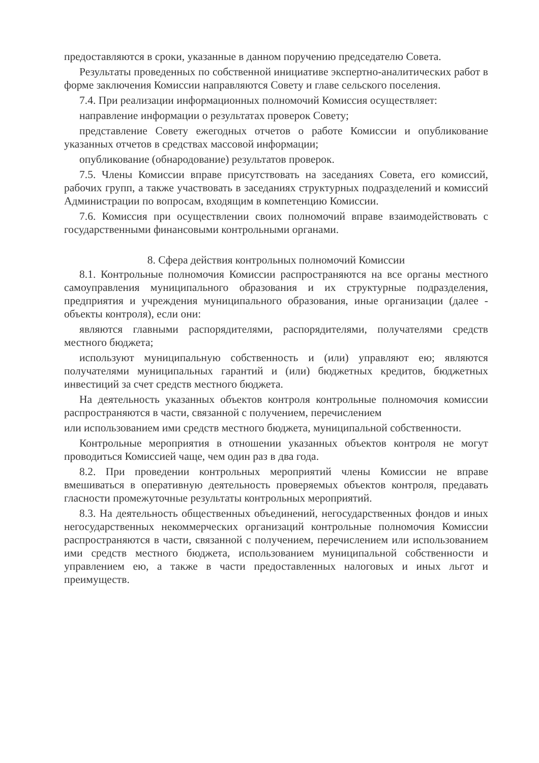предоставляются в сроки, указанные в данном поручению председателю Совета.
Результаты проведенных по собственной инициативе экспертно-аналитических работ в форме заключения Комиссии направляются Совету и главе сельского поселения.
7.4. При реализации информационных полномочий Комиссия осуществляет:
направление информации о результатах проверок Совету;
представление Совету ежегодных отчетов о работе Комиссии и опубликование указанных отчетов в средствах массовой информации;
опубликование (обнародование) результатов проверок.
7.5. Члены Комиссии вправе присутствовать на заседаниях Совета, его комиссий, рабочих групп, а также участвовать в заседаниях структурных подразделений и комиссий Администрации по вопросам, входящим в компетенцию Комиссии.
7.6. Комиссия при осуществлении своих полномочий вправе взаимодействовать с государственными финансовыми контрольными органами.
8. Сфера действия контрольных полномочий Комиссии
8.1. Контрольные полномочия Комиссии распространяются на все органы местного самоуправления муниципального образования и их структурные подразделения, предприятия и учреждения муниципального образования, иные организации (далее - объекты контроля), если они:
являются главными распорядителями, распорядителями, получателями средств местного бюджета;
используют муниципальную собственность и (или) управляют ею; являются получателями муниципальных гарантий и (или) бюджетных кредитов, бюджетных инвестиций за счет средств местного бюджета.
На деятельность указанных объектов контроля контрольные полномочия комиссии распространяются в части, связанной с получением, перечислением
или использованием ими средств местного бюджета, муниципальной собственности.
Контрольные мероприятия в отношении указанных объектов контроля не могут проводиться Комиссией чаще, чем один раз в два года.
8.2. При проведении контрольных мероприятий члены Комиссии не вправе вмешиваться в оперативную деятельность проверяемых объектов контроля, предавать гласности промежуточные результаты контрольных мероприятий.
8.3. На деятельность общественных объединений, негосударственных фондов и иных негосударственных некоммерческих организаций контрольные полномочия Комиссии распространяются в части, связанной с получением, перечислением или использованием ими средств местного бюджета, использованием муниципальной собственности и управлением ею, а также в части предоставленных налоговых и иных льгот и преимуществ.